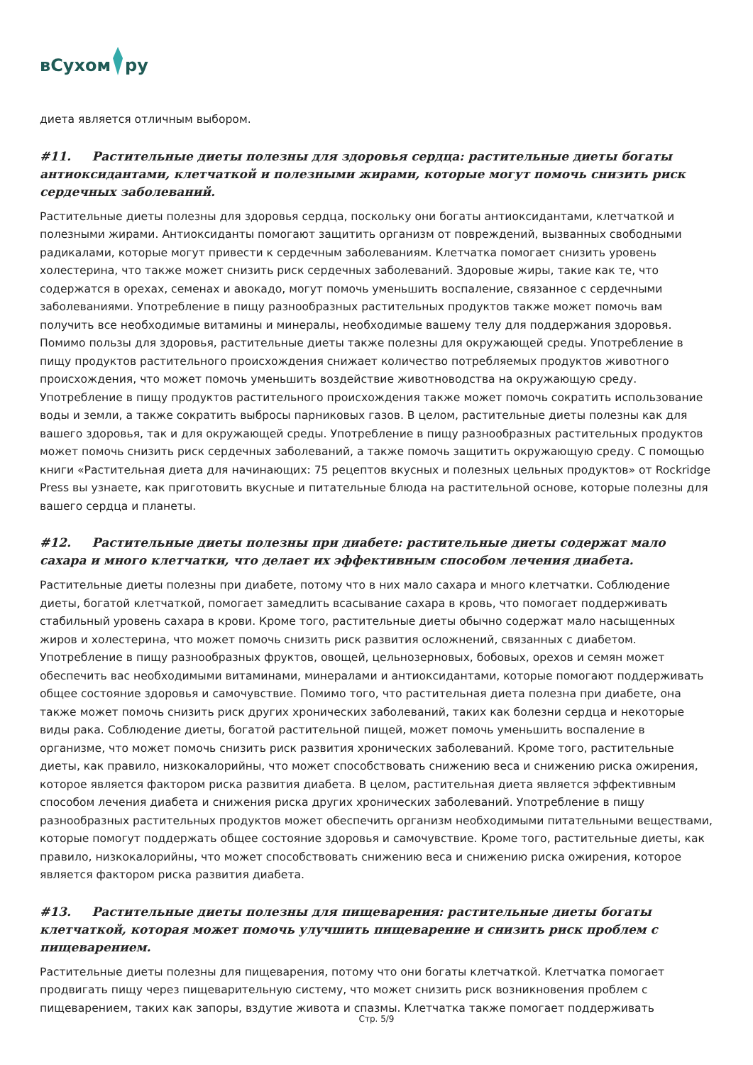вСухом ру
диета является отличным выбором.
#11. Растительные диеты полезны для здоровья сердца: растительные диеты богаты антиоксидантами, клетчаткой и полезными жирами, которые могут помочь снизить риск сердечных заболеваний.
Растительные диеты полезны для здоровья сердца, поскольку они богаты антиоксидантами, клетчаткой и полезными жирами. Антиоксиданты помогают защитить организм от повреждений, вызванных свободными радикалами, которые могут привести к сердечным заболеваниям. Клетчатка помогает снизить уровень холестерина, что также может снизить риск сердечных заболеваний. Здоровые жиры, такие как те, что содержатся в орехах, семенах и авокадо, могут помочь уменьшить воспаление, связанное с сердечными заболеваниями. Употребление в пищу разнообразных растительных продуктов также может помочь вам получить все необходимые витамины и минералы, необходимые вашему телу для поддержания здоровья. Помимо пользы для здоровья, растительные диеты также полезны для окружающей среды. Употребление в пищу продуктов растительного происхождения снижает количество потребляемых продуктов животного происхождения, что может помочь уменьшить воздействие животноводства на окружающую среду. Употребление в пищу продуктов растительного происхождения также может помочь сократить использование воды и земли, а также сократить выбросы парниковых газов. В целом, растительные диеты полезны как для вашего здоровья, так и для окружающей среды. Употребление в пищу разнообразных растительных продуктов может помочь снизить риск сердечных заболеваний, а также помочь защитить окружающую среду. С помощью книги «Растительная диета для начинающих: 75 рецептов вкусных и полезных цельных продуктов» от Rockridge Press вы узнаете, как приготовить вкусные и питательные блюда на растительной основе, которые полезны для вашего сердца и планеты.
#12. Растительные диеты полезны при диабете: растительные диеты содержат мало сахара и много клетчатки, что делает их эффективным способом лечения диабета.
Растительные диеты полезны при диабете, потому что в них мало сахара и много клетчатки. Соблюдение диеты, богатой клетчаткой, помогает замедлить всасывание сахара в кровь, что помогает поддерживать стабильный уровень сахара в крови. Кроме того, растительные диеты обычно содержат мало насыщенных жиров и холестерина, что может помочь снизить риск развития осложнений, связанных с диабетом. Употребление в пищу разнообразных фруктов, овощей, цельнозерновых, бобовых, орехов и семян может обеспечить вас необходимыми витаминами, минералами и антиоксидантами, которые помогают поддерживать общее состояние здоровья и самочувствие. Помимо того, что растительная диета полезна при диабете, она также может помочь снизить риск других хронических заболеваний, таких как болезни сердца и некоторые виды рака. Соблюдение диеты, богатой растительной пищей, может помочь уменьшить воспаление в организме, что может помочь снизить риск развития хронических заболеваний. Кроме того, растительные диеты, как правило, низкокалорийны, что может способствовать снижению веса и снижению риска ожирения, которое является фактором риска развития диабета. В целом, растительная диета является эффективным способом лечения диабета и снижения риска других хронических заболеваний. Употребление в пищу разнообразных растительных продуктов может обеспечить организм необходимыми питательными веществами, которые помогут поддержать общее состояние здоровья и самочувствие. Кроме того, растительные диеты, как правило, низкокалорийны, что может способствовать снижению веса и снижению риска ожирения, которое является фактором риска развития диабета.
#13. Растительные диеты полезны для пищеварения: растительные диеты богаты клетчаткой, которая может помочь улучшить пищеварение и снизить риск проблем с пищеварением.
Растительные диеты полезны для пищеварения, потому что они богаты клетчаткой. Клетчатка помогает продвигать пищу через пищеварительную систему, что может снизить риск возникновения проблем с пищеварением, таких как запоры, вздутие живота и спазмы. Клетчатка также помогает поддерживать
Стр. 5/9